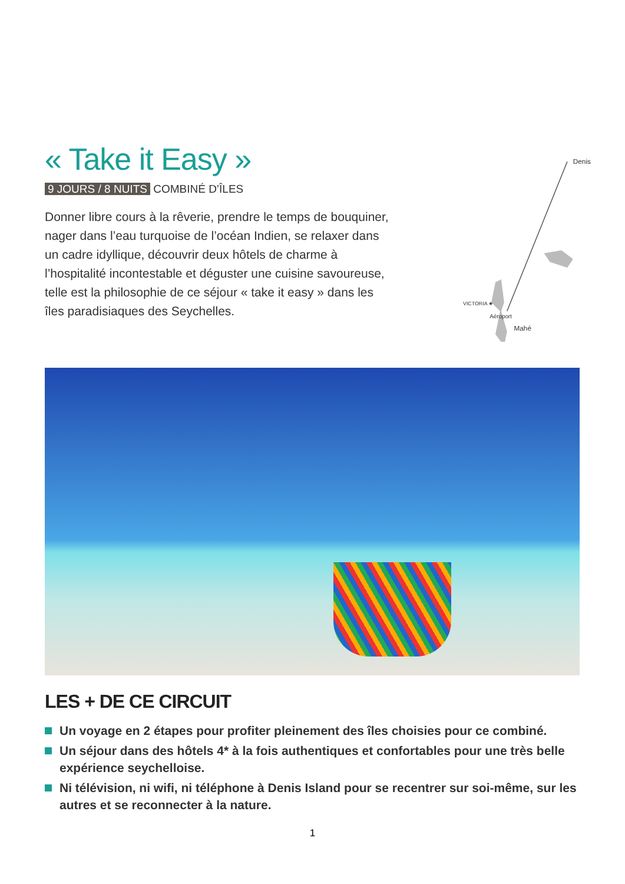« Take it Easy »
9 JOURS / 8 NUITS COMBINÉ D’ÎLES
Donner libre cours à la rêverie, prendre le temps de bouquiner, nager dans l’eau turquoise de l’océan Indien, se relaxer dans un cadre idyllique, découvrir deux hôtels de charme à l’hospitalité incontestable et déguster une cuisine savoureuse, telle est la philosophie de ce séjour « take it easy » dans les îles paradisiaques des Seychelles.
Denis
VICTORIA ★
Aéroport
Mahé
LES + DE CE CIRCUIT
Un voyage en 2 étapes pour profiter pleinement des îles choisies pour ce combiné.
Un séjour dans des hôtels 4* à la fois authentiques et confortables pour une très belle expérience seychelloise.
Ni télévision, ni wifi, ni téléphone à Denis Island pour se recentrer sur soi-même, sur les autres et se reconnecter à la nature.
1